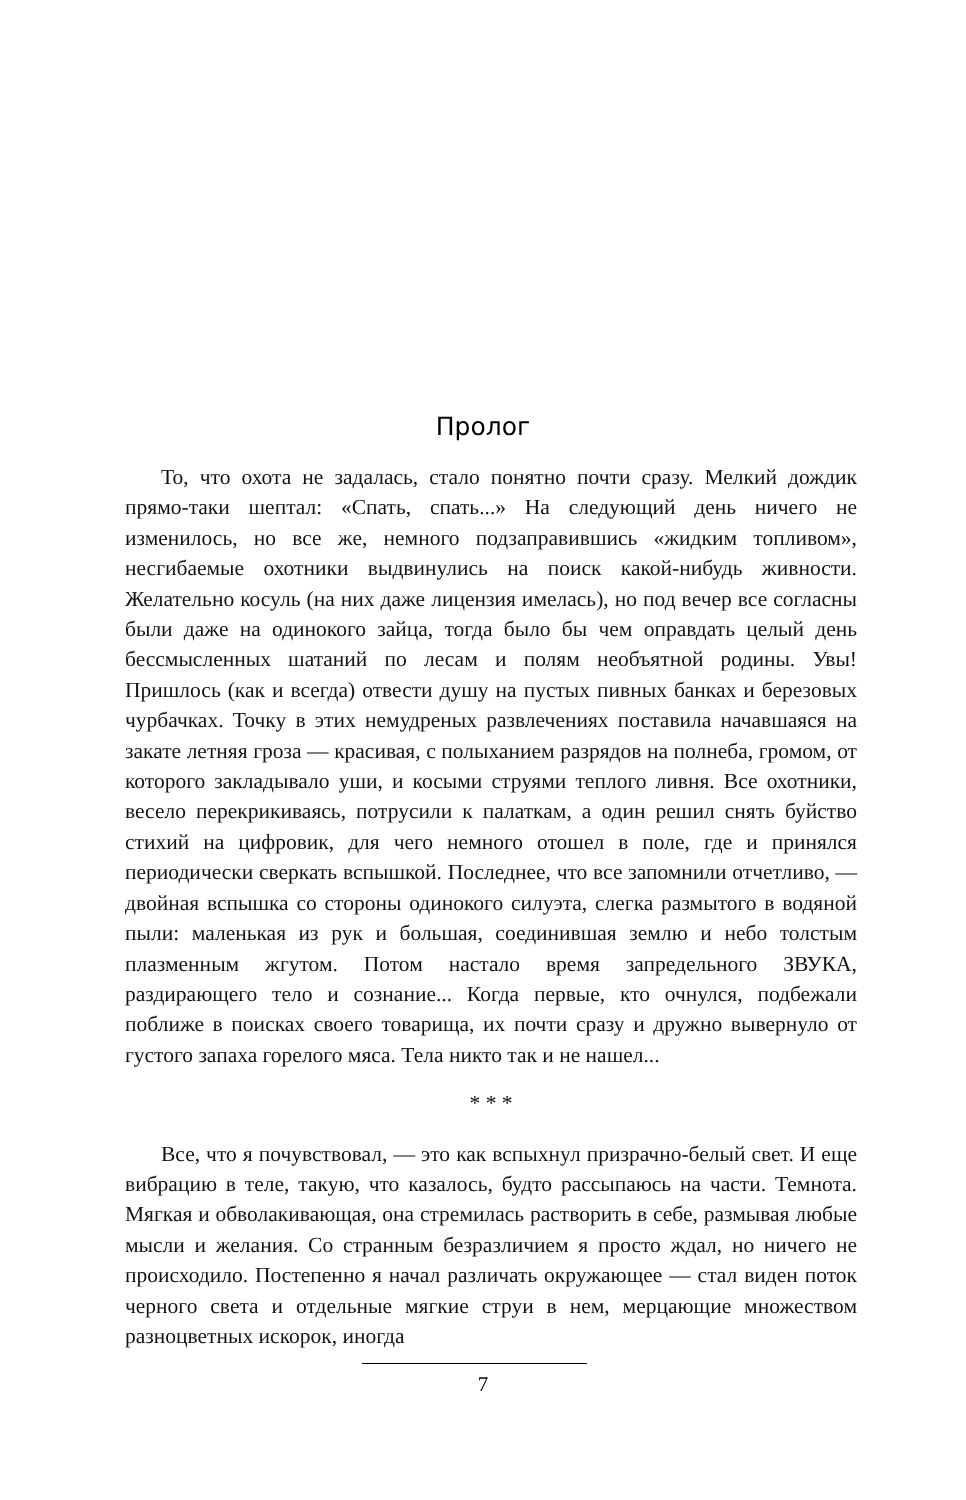Пролог
То, что охота не задалась, стало понятно почти сразу. Мелкий дождик прямо-таки шептал: «Спать, спать...» На следующий день ничего не изменилось, но все же, немного подзаправившись «жидким топливом», несгибаемые охотники выдвинулись на поиск какой-нибудь живности. Желательно косуль (на них даже лицензия имелась), но под вечер все согласны были даже на одинокого зайца, тогда было бы чем оправдать целый день бессмысленных шатаний по лесам и полям необъятной родины. Увы! Пришлось (как и всегда) отвести душу на пустых пивных банках и березовых чурбачках. Точку в этих немудреных развлечениях поставила начавшаяся на закате летняя гроза — красивая, с полыханием разрядов на полнеба, громом, от которого закладывало уши, и косыми струями теплого ливня. Все охотники, весело перекрикиваясь, потрусили к палаткам, а один решил снять буйство стихий на цифровик, для чего немного отошел в поле, где и принялся периодически сверкать вспышкой. Последнее, что все запомнили отчетливо, — двойная вспышка со стороны одинокого силуэта, слегка размытого в водяной пыли: маленькая из рук и большая, соединившая землю и небо толстым плазменным жгутом. Потом настало время запредельного ЗВУКА, раздирающего тело и сознание... Когда первые, кто очнулся, подбежали поближе в поисках своего товарища, их почти сразу и дружно вывернуло от густого запаха горелого мяса. Тела никто так и не нашел...
* * *
Все, что я почувствовал, — это как вспыхнул призрачно-белый свет. И еще вибрацию в теле, такую, что казалось, будто рассыпаюсь на части. Темнота. Мягкая и обволакивающая, она стремилась растворить в себе, размывая любые мысли и желания. Со странным безразличием я просто ждал, но ничего не происходило. Постепенно я начал различать окружающее — стал виден поток черного света и отдельные мягкие струи в нем, мерцающие множеством разноцветных искорок, иногда
7